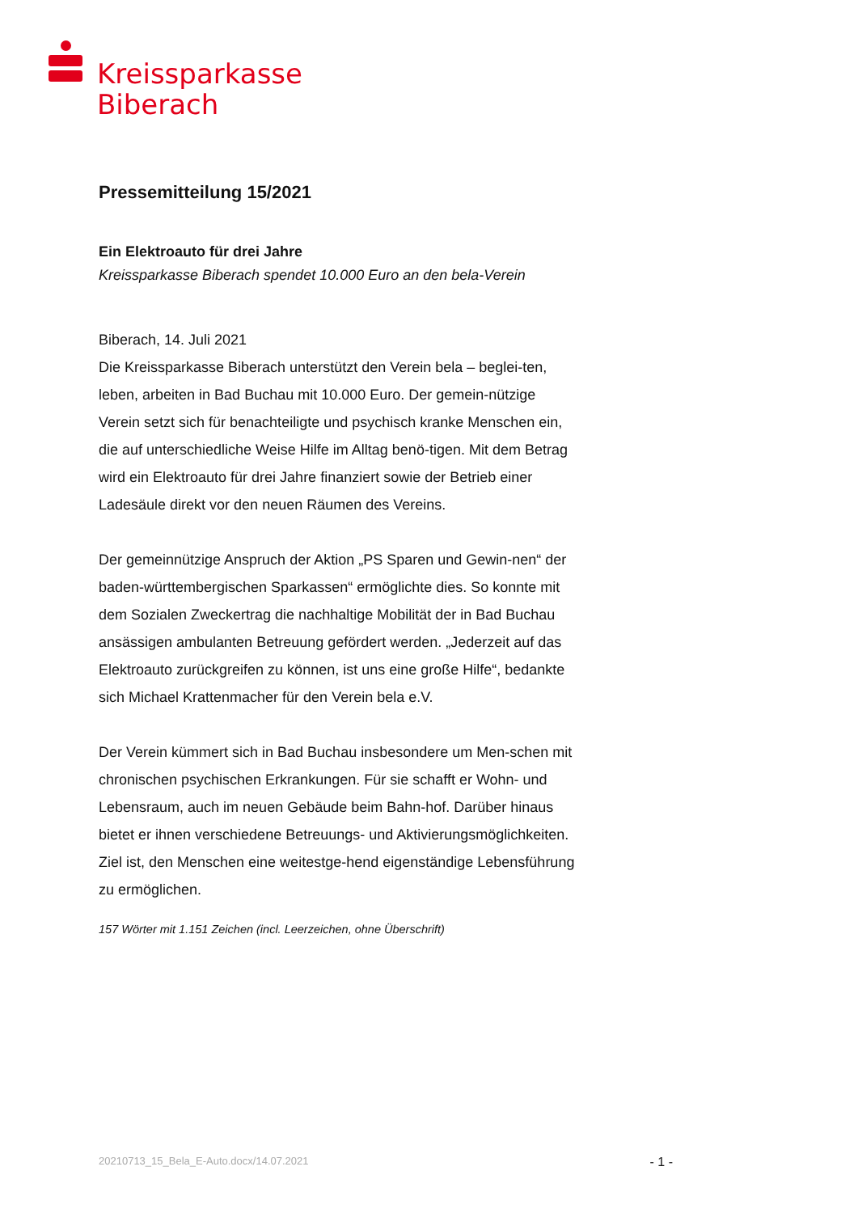Kreissparkasse
Biberach
Pressemitteilung 15/2021
Ein Elektroauto für drei Jahre
Kreissparkasse Biberach spendet 10.000 Euro an den bela-Verein
Biberach, 14. Juli 2021
Die Kreissparkasse Biberach unterstützt den Verein bela – beglei-ten, leben, arbeiten in Bad Buchau mit 10.000 Euro. Der gemein-nützige Verein setzt sich für benachteiligte und psychisch kranke Menschen ein, die auf unterschiedliche Weise Hilfe im Alltag benö-tigen. Mit dem Betrag wird ein Elektroauto für drei Jahre finanziert sowie der Betrieb einer Ladesäule direkt vor den neuen Räumen des Vereins.
Der gemeinnützige Anspruch der Aktion „PS Sparen und Gewin-nen“ der baden-württembergischen Sparkassen“ ermöglichte dies. So konnte mit dem Sozialen Zweckertrag die nachhaltige Mobilität der in Bad Buchau ansässigen ambulanten Betreuung gefördert werden. „Jederzeit auf das Elektroauto zurückgreifen zu können, ist uns eine große Hilfe“, bedankte sich Michael Krattenmacher für den Verein bela e.V.
Der Verein kümmert sich in Bad Buchau insbesondere um Men-schen mit chronischen psychischen Erkrankungen. Für sie schafft er Wohn- und Lebensraum, auch im neuen Gebäude beim Bahn-hof. Darüber hinaus bietet er ihnen verschiedene Betreuungs- und Aktivierungsmöglichkeiten. Ziel ist, den Menschen eine weitestge-hend eigenständige Lebensführung zu ermöglichen.
157 Wörter mit 1.151 Zeichen (incl. Leerzeichen, ohne Überschrift)
20210713_15_Bela_E-Auto.docx/14.07.2021 - 1 -